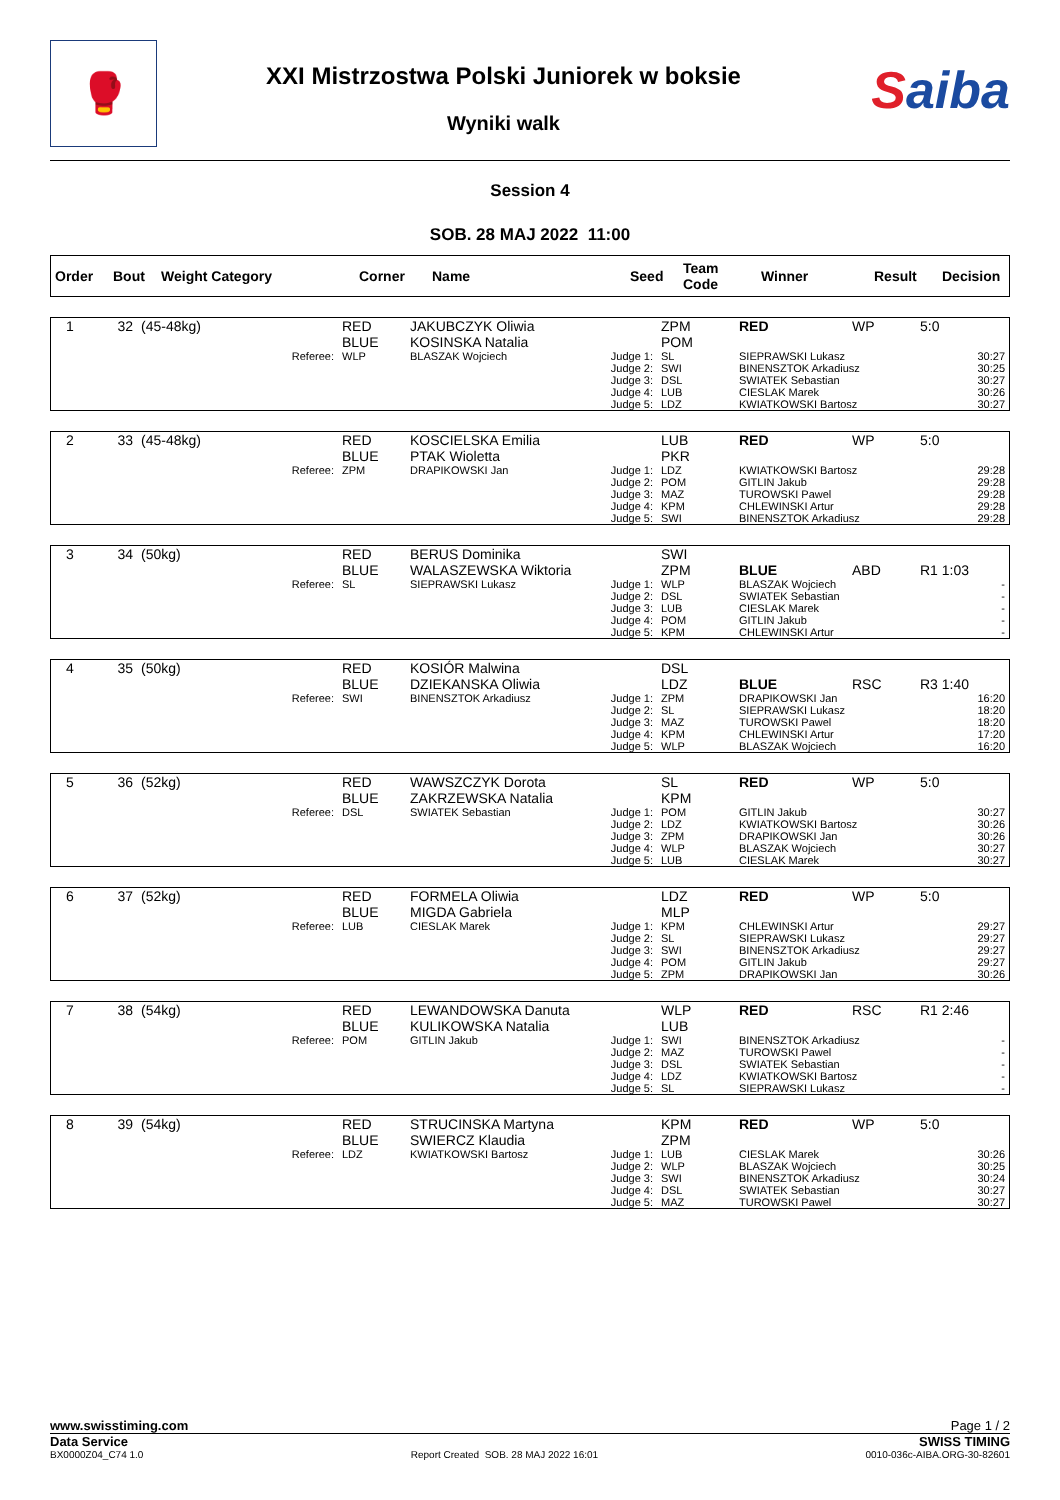🥊
XXI Mistrzostwa Polski Juniorek w boksie
Wyniki walk
Saiba
Session 4
SOB. 28 MAJ 2022 11:00
| Order | Bout | Weight Category | Corner | Name | Seed | Team Code | Winner | Result | Decision |
| --- | --- | --- | --- | --- | --- | --- | --- | --- | --- |
| 1 | 32 | (45-48kg) | | RED BLUE | JAKUBCZYK Oliwia KOSINSKA Natalia | | ZPM POM | RED | WP | 5:0 |
| | | | Referee: | WLP | BLASZAK Wojciech | Judge 1: Judge 2: Judge 3: Judge 4: Judge 5: | SL SWI DSL LUB LDZ | SIEPRAWSKI Lukasz BINENSZTOK Arkadiusz SWIATEK Sebastian CIESLAK Marek KWIATKOWSKI Bartosz | | 30:27 30:25 30:27 30:26 30:27 |
| 2 | 33 | (45-48kg) | | RED BLUE | KOSCIELSKA Emilia PTAK Wioletta | | LUB PKR | RED | WP | 5:0 |
| | | | Referee: | ZPM | DRAPIKOWSKI Jan | Judge 1: Judge 2: Judge 3: Judge 4: Judge 5: | LDZ POM MAZ KPM SWI | KWIATKOWSKI Bartosz GITLIN Jakub TUROWSKI Pawel CHLEWINSKI Artur BINENSZTOK Arkadiusz | | 29:28 29:28 29:28 29:28 29:28 |
| 3 | 34 | (50kg) | | RED BLUE | BERUS Dominika WALASZEWSKA Wiktoria | | SWI ZPM | BLUE | ABD | R1 1:03 |
| | | | Referee: | SL | SIEPRAWSKI Lukasz | Judge 1: Judge 2: Judge 3: Judge 4: Judge 5: | WLP DSL LUB POM KPM | BLASZAK Wojciech SWIATEK Sebastian CIESLAK Marek GITLIN Jakub CHLEWINSKI Artur | | - - - - - |
| 4 | 35 | (50kg) | | RED BLUE | KOSIÓR Malwina DZIEKANSKA Oliwia | | DSL LDZ | BLUE | RSC | R3 1:40 |
| | | | Referee: | SWI | BINENSZTOK Arkadiusz | Judge 1: Judge 2: Judge 3: Judge 4: Judge 5: | ZPM SL MAZ KPM WLP | DRAPIKOWSKI Jan SIEPRAWSKI Lukasz TUROWSKI Pawel CHLEWINSKI Artur BLASZAK Wojciech | | 16:20 18:20 18:20 17:20 16:20 |
| 5 | 36 | (52kg) | | RED BLUE | WAWSZCZYK Dorota ZAKRZEWSKA Natalia | | SL KPM | RED | WP | 5:0 |
| | | | Referee: | DSL | SWIATEK Sebastian | Judge 1: Judge 2: Judge 3: Judge 4: Judge 5: | POM LDZ ZPM WLP LUB | GITLIN Jakub KWIATKOWSKI Bartosz DRAPIKOWSKI Jan BLASZAK Wojciech CIESLAK Marek | | 30:27 30:26 30:26 30:27 30:27 |
| 6 | 37 | (52kg) | | RED BLUE | FORMELA Oliwia MIGDA Gabriela | | LDZ MLP | RED | WP | 5:0 |
| | | | Referee: | LUB | CIESLAK Marek | Judge 1: Judge 2: Judge 3: Judge 4: Judge 5: | KPM SL SWI POM ZPM | CHLEWINSKI Artur SIEPRAWSKI Lukasz BINENSZTOK Arkadiusz GITLIN Jakub DRAPIKOWSKI Jan | | 29:27 29:27 29:27 29:27 30:26 |
| 7 | 38 | (54kg) | | RED BLUE | LEWANDOWSKA Danuta KULIKOWSKA Natalia | | WLP LUB | RED | RSC | R1 2:46 |
| | | | Referee: | POM | GITLIN Jakub | Judge 1: Judge 2: Judge 3: Judge 4: Judge 5: | SWI MAZ DSL LDZ SL | BINENSZTOK Arkadiusz TUROWSKI Pawel SWIATEK Sebastian KWIATKOWSKI Bartosz SIEPRAWSKI Lukasz | | - - - - - |
| 8 | 39 | (54kg) | | RED BLUE | STRUCINSKA Martyna SWIERCZ Klaudia | | KPM ZPM | RED | WP | 5:0 |
| | | | Referee: | LDZ | KWIATKOWSKI Bartosz | Judge 1: Judge 2: Judge 3: Judge 4: Judge 5: | LUB WLP SWI DSL MAZ | CIESLAK Marek BLASZAK Wojciech BINENSZTOK Arkadiusz SWIATEK Sebastian TUROWSKI Pawel | | 30:26 30:25 30:24 30:27 30:27 |
www.swisstiming.com Page 1 / 2
Data Service SWISS TIMING
BX0000Z04_C74 1.0 Report Created SOB. 28 MAJ 2022 16:01 0010-036c-AIBA.ORG-30-82601